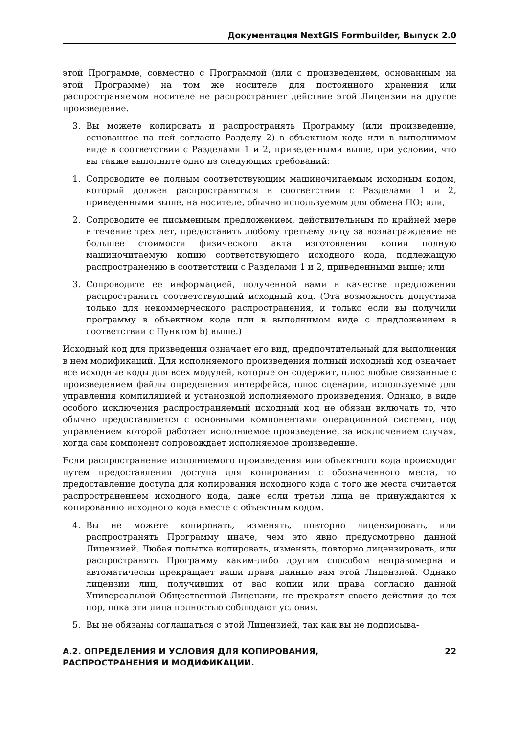Документация NextGIS Formbuilder, Выпуск 2.0
этой Программе, совместно с Программой (или с произведением, основанным на этой Программе) на том же носителе для постоянного хранения или распространяемом носителе не распространяет действие этой Лицензии на другое произведение.
3. Вы можете копировать и распространять Программу (или произведение, основанное на ней согласно Разделу 2) в объектном коде или в выполнимом виде в соответствии с Разделами 1 и 2, приведенными выше, при условии, что вы также выполните одно из следующих требований:
1. Сопроводите ее полным соответствующим машиночитаемым исходным кодом, который должен распространяться в соответствии с Разделами 1 и 2, приведенными выше, на носителе, обычно используемом для обмена ПО; или,
2. Сопроводите ее письменным предложением, действительным по крайней мере в течение трех лет, предоставить любому третьему лицу за вознаграждение не большее стоимости физического акта изготовления копии полную машиночитаемую копию соответствующего исходного кода, подлежащую распространению в соответствии с Разделами 1 и 2, приведенными выше; или
3. Сопроводите ее информацией, полученной вами в качестве предложения распространить соответствующий исходный код. (Эта возможность допустима только для некоммерческого распространения, и только если вы получили программу в объектном коде или в выполнимом виде с предложением в соответствии с Пунктом b) выше.)
Исходный код для призведения означает его вид, предпочтительный для выполнения в нем модификаций. Для исполняемого произведения полный исходный код означает все исходные коды для всех модулей, которые он содержит, плюс любые связанные с произведением файлы определения интерфейса, плюс сценарии, используемые для управления компиляцией и установкой исполняемого произведения. Однако, в виде особого исключения распространяемый исходный код не обязан включать то, что обычно предоставляется с основными компонентами операционной системы, под управлением которой работает исполняемое произведение, за исключением случая, когда сам компонент сопровождает исполняемое произведение.
Если распространение исполняемого произведения или объектного кода происходит путем предоставления доступа для копирования с обозначенного места, то предоставление доступа для копирования исходного кода с того же места считается распространением исходного кода, даже если третьи лица не принуждаются к копированию исходного кода вместе с объектным кодом.
4. Вы не можете копировать, изменять, повторно лицензировать, или распространять Программу иначе, чем это явно предусмотрено данной Лицензией. Любая попытка копировать, изменять, повторно лицензировать, или распространять Программу каким-либо другим способом неправомерна и автоматически прекращает ваши права данные вам этой Лицензией. Однако лицензии лиц, получивших от вас копии или права согласно данной Универсальной Общественной Лицензии, не прекратят своего действия до тех пор, пока эти лица полностью соблюдают условия.
5. Вы не обязаны соглашаться с этой Лицензией, так как вы не подписыва-
А.2. ОПРЕДЕЛЕНИЯ И УСЛОВИЯ ДЛЯ КОПИРОВАНИЯ,
РАСПРОСТРАНЕНИЯ И МОДИФИКАЦИИ. 22